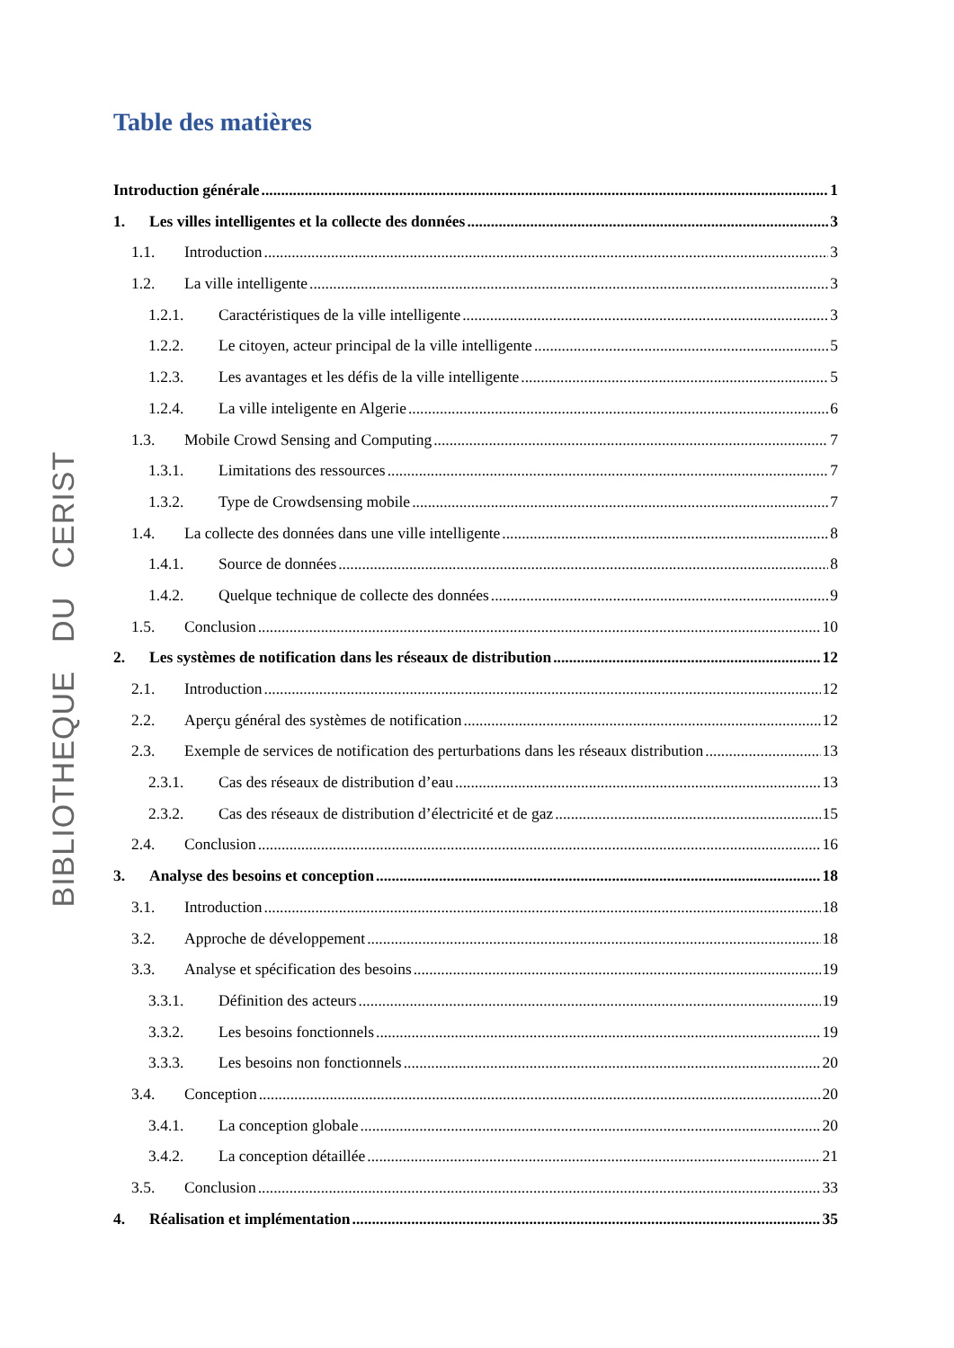BIBLIOTHEQUE DU CERIST
Table des matières
Introduction générale 1
1. Les villes intelligentes et la collecte des données 3
1.1. Introduction 3
1.2. La ville intelligente 3
1.2.1. Caractéristiques de la ville intelligente 3
1.2.2. Le citoyen, acteur principal de la ville intelligente 5
1.2.3. Les avantages et les défis de la ville intelligente 5
1.2.4. La ville inteligente en Algerie 6
1.3. Mobile Crowd Sensing and Computing 7
1.3.1. Limitations des ressources 7
1.3.2. Type de Crowdsensing mobile 7
1.4. La collecte des données dans une ville intelligente 8
1.4.1. Source de données 8
1.4.2. Quelque technique de collecte des données 9
1.5. Conclusion 10
2. Les systèmes de notification dans les réseaux de distribution 12
2.1. Introduction 12
2.2. Aperçu général des systèmes de notification 12
2.3. Exemple de services de notification des perturbations dans les réseaux distribution 13
2.3.1. Cas des réseaux de distribution d’eau 13
2.3.2. Cas des réseaux de distribution d’électricité et de gaz 15
2.4. Conclusion 16
3. Analyse des besoins et conception 18
3.1. Introduction 18
3.2. Approche de développement 18
3.3. Analyse et spécification des besoins 19
3.3.1. Définition des acteurs 19
3.3.2. Les besoins fonctionnels 19
3.3.3. Les besoins non fonctionnels 20
3.4. Conception 20
3.4.1. La conception globale 20
3.4.2. La conception détaillée 21
3.5. Conclusion 33
4. Réalisation et implémentation 35